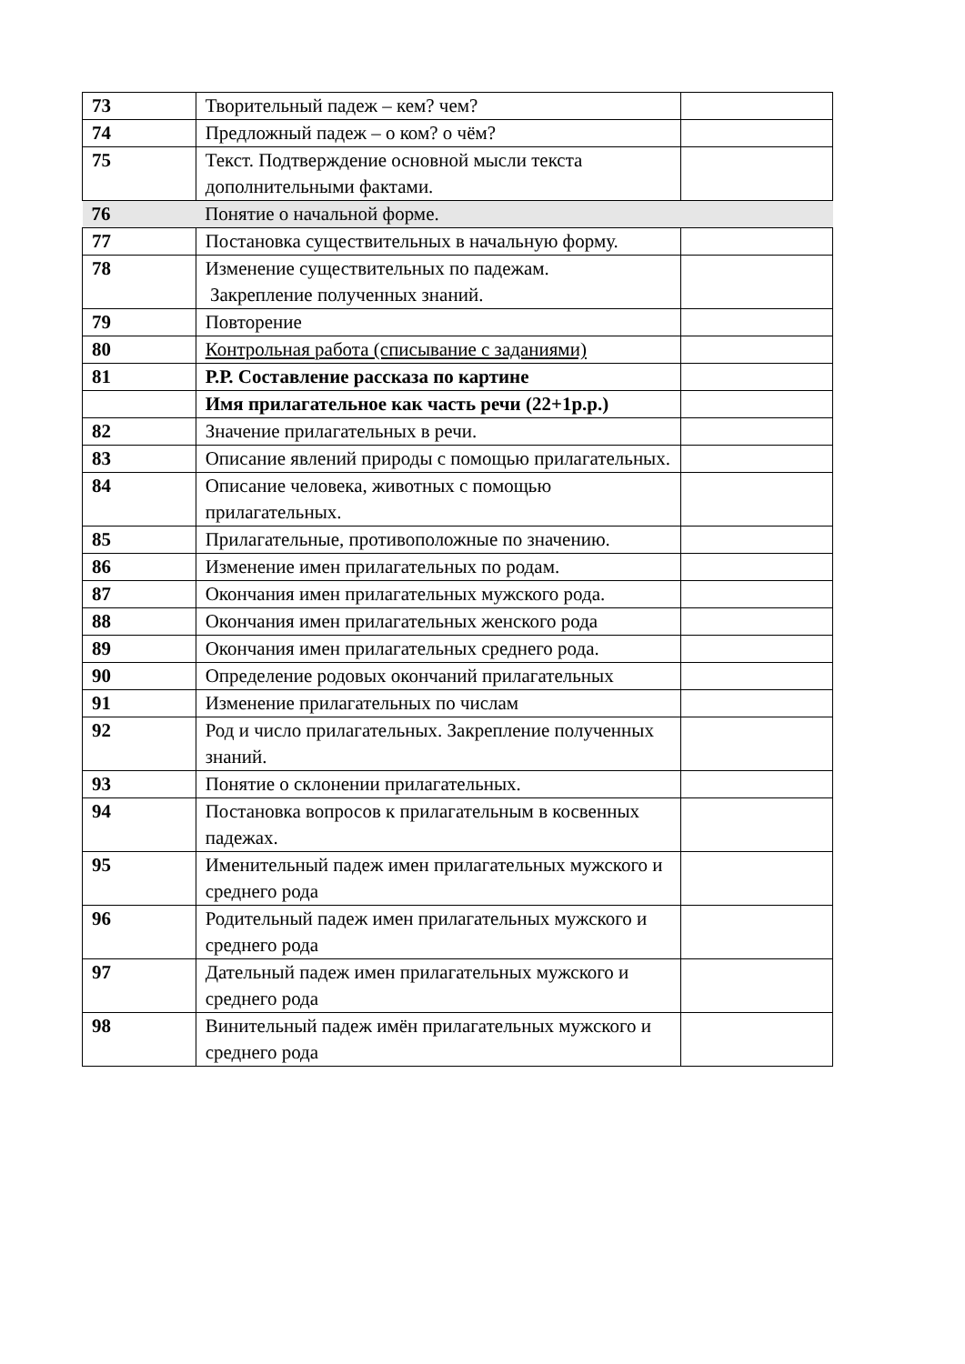| 73 | Творительный падеж – кем? чем? | |
| 74 | Предложный падеж – о ком? о чём? | |
| 75 | Текст. Подтверждение основной мысли текста дополнительными фактами. | |
| 76 | Понятие о начальной форме. | |
| 77 | Постановка существительных в начальную форму. | |
| 78 | Изменение существительных по падежам. Закрепление полученных знаний. | |
| 79 | Повторение | |
| 80 | Контрольная работа (списывание с заданиями) | |
| 81 | Р.Р. Составление рассказа по картине | |
| | Имя прилагательное как часть речи (22+1р.р.) | |
| 82 | Значение прилагательных в речи. | |
| 83 | Описание явлений природы с помощью прилагательных. | |
| 84 | Описание человека, животных с помощью прилагательных. | |
| 85 | Прилагательные, противоположные по значению. | |
| 86 | Изменение имен прилагательных по родам. | |
| 87 | Окончания имен прилагательных мужского рода. | |
| 88 | Окончания имен прилагательных женского рода | |
| 89 | Окончания имен прилагательных среднего рода. | |
| 90 | Определение родовых окончаний прилагательных | |
| 91 | Изменение прилагательных по числам | |
| 92 | Род и число прилагательных. Закрепление полученных знаний. | |
| 93 | Понятие о склонении прилагательных. | |
| 94 | Постановка вопросов к прилагательным в косвенных падежах. | |
| 95 | Именительный падеж имен прилагательных мужского и среднего рода | |
| 96 | Родительный падеж имен прилагательных мужского и среднего рода | |
| 97 | Дательный падеж имен прилагательных мужского и среднего рода | |
| 98 | Винительный падеж имён прилагательных мужского и среднего рода | |